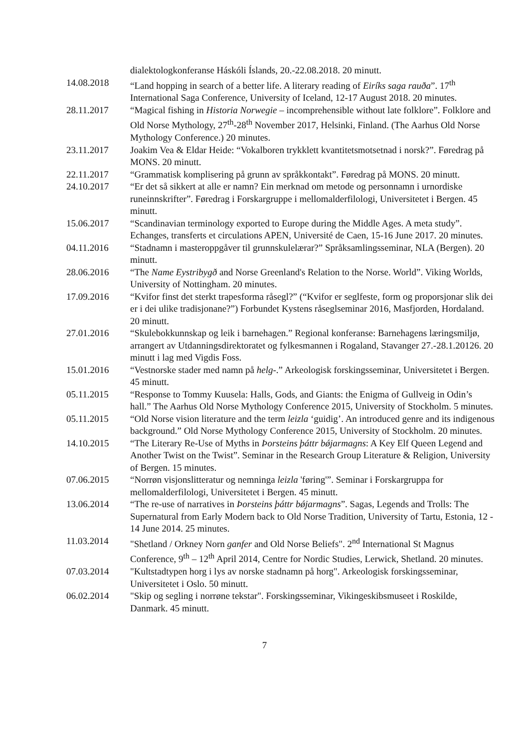dialektologkonferanse Háskóli Íslands, 20.-22.08.2018. 20 minutt.
14.08.2018 “Land hopping in search of a better life. A literary reading of Eiríks saga rauða”. 17<sup>th</sup> International Saga Conference, University of Iceland, 12-17 August 2018. 20 minutes.
28.11.2017 “Magical fishing in Historia Norwegie – incomprehensible without late folklore”. Folklore and Old Norse Mythology, 27<sup>th</sup>-28<sup>th</sup> November 2017, Helsinki, Finland. (The Aarhus Old Norse Mythology Conference.) 20 minutes.
23.11.2017 Joakim Vea & Eldar Heide: “Vokalboren trykklett kvantitetsmotsetnad i norsk?”. Føredrag på MONS. 20 minutt.
22.11.2017 “Grammatisk komplisering på grunn av språkkontakt”. Føredrag på MONS. 20 minutt.
24.10.2017 “Er det så sikkert at alle er namn? Ein merknad om metode og personnamn i urnordiske runeinnskrifter”. Føredrag i Forskargruppe i mellomalderfilologi, Universitetet i Bergen. 45 minutt.
15.06.2017 “Scandinavian terminology exported to Europe during the Middle Ages. A meta study”. Echanges, transferts et circulations APEN, Université de Caen, 15-16 June 2017. 20 minutes.
04.11.2016 “Stadnamn i masteroppgåver til grunnskulelærar?” Språksamlingsseminar, NLA (Bergen). 20 minutt.
28.06.2016 “The Name Eystribygð and Norse Greenland's Relation to the Norse. World”. Viking Worlds, University of Nottingham. 20 minutes.
17.09.2016 “Kvifor finst det sterkt trapesforma råsegl?” (“Kvifor er seglfeste, form og proporsjonar slik dei er i dei ulike tradisjonane?”) Forbundet Kystens råseglseminar 2016, Masfjorden, Hordaland. 20 minutt.
27.01.2016 “Skulebokkunnskap og leik i barnehagen.” Regional konferanse: Barnehagens læringsmiljø, arrangert av Utdanningsdirektoratet og fylkesmannen i Rogaland, Stavanger 27.-28.1.20126. 20 minutt i lag med Vigdis Foss.
15.01.2016 “Vestnorske stader med namn på helg-.” Arkeologisk forskingsseminar, Universitetet i Bergen. 45 minutt.
05.11.2015 “Response to Tommy Kuusela: Halls, Gods, and Giants: the Enigma of Gullveig in Odin’s hall.” The Aarhus Old Norse Mythology Conference 2015, University of Stockholm. 5 minutes.
05.11.2015 “Old Norse vision literature and the term leizla ‘guidig’. An introduced genre and its indigenous background.” Old Norse Mythology Conference 2015, University of Stockholm. 20 minutes.
14.10.2015 “The Literary Re-Use of Myths in Þorsteins þáttr bǿjarmagns: A Key Elf Queen Legend and Another Twist on the Twist”. Seminar in the Research Group Literature & Religion, University of Bergen. 15 minutes.
07.06.2015 “Norrøn visjonslitteratur og nemninga leizla 'føring'”. Seminar i Forskargruppa for mellomalderfilologi, Universitetet i Bergen. 45 minutt.
13.06.2014 “The re-use of narratives in Þorsteins þáttr bǿjarmagns”. Sagas, Legends and Trolls: The Supernatural from Early Modern back to Old Norse Tradition, University of Tartu, Estonia, 12 - 14 June 2014. 25 minutes.
11.03.2014 "Shetland / Orkney Norn ganfer and Old Norse Beliefs". 2<sup>nd</sup> International St Magnus Conference, 9<sup>th</sup> – 12<sup>th</sup> April 2014, Centre for Nordic Studies, Lerwick, Shetland. 20 minutes.
07.03.2014 "Kultstadtypen horg i lys av norske stadnamn på horg". Arkeologisk forskingsseminar, Universitetet i Oslo. 50 minutt.
06.02.2014 "Skip og segling i norrøne tekstar". Forskingsseminar, Vikingeskibsmuseet i Roskilde, Danmark. 45 minutt.
7